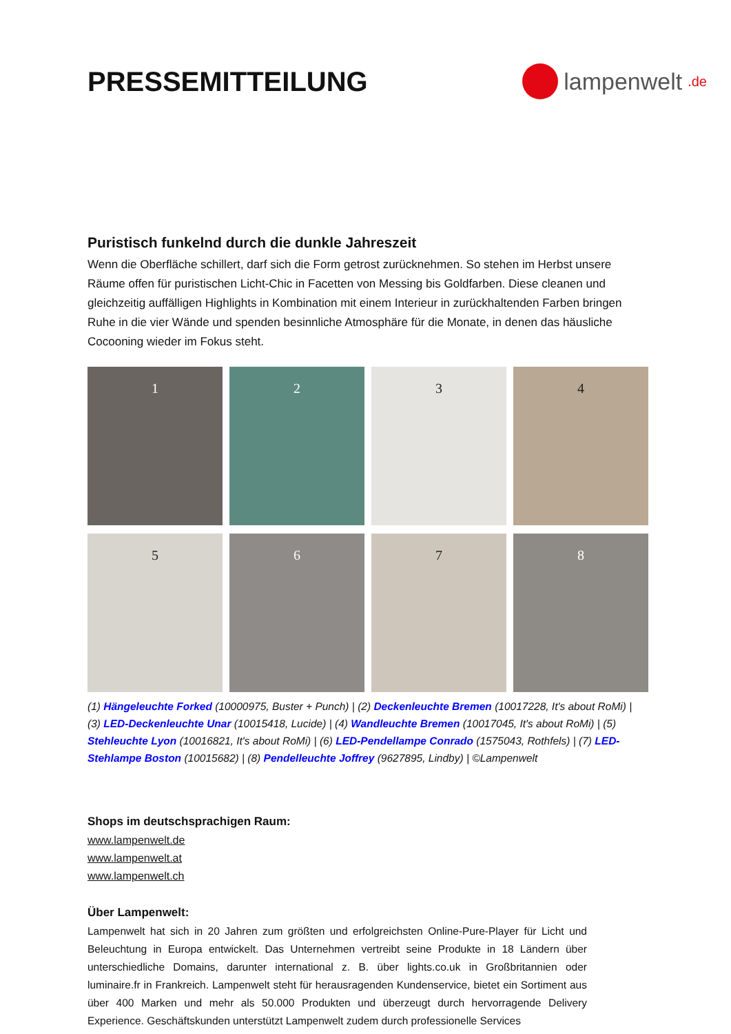PRESSEMITTEILUNG
lampenwelt.de
Puristisch funkelnd durch die dunkle Jahreszeit
Wenn die Oberfläche schillert, darf sich die Form getrost zurücknehmen. So stehen im Herbst unsere Räume offen für puristischen Licht-Chic in Facetten von Messing bis Goldfarben. Diese cleanen und gleichzeitig auffälligen Highlights in Kombination mit einem Interieur in zurückhaltenden Farben bringen Ruhe in die vier Wände und spenden besinnliche Atmosphäre für die Monate, in denen das häusliche Cocooning wieder im Fokus steht.
1
2
3
4
5
6
7
8
(1) Hängeleuchte Forked (10000975, Buster + Punch) | (2) Deckenleuchte Bremen (10017228, It's about RoMi) | (3) LED-Deckenleuchte Unar (10015418, Lucide) | (4) Wandleuchte Bremen (10017045, It's about RoMi) | (5) Stehleuchte Lyon (10016821, It's about RoMi) | (6) LED-Pendellampe Conrado (1575043, Rothfels) | (7) LED-Stehlampe Boston (10015682) | (8) Pendelleuchte Joffrey (9627895, Lindby) | ©Lampenwelt
Shops im deutschsprachigen Raum:
www.lampenwelt.de
www.lampenwelt.at
www.lampenwelt.ch
Über Lampenwelt:
Lampenwelt hat sich in 20 Jahren zum größten und erfolgreichsten Online-Pure-Player für Licht und Beleuchtung in Europa entwickelt. Das Unternehmen vertreibt seine Produkte in 18 Ländern über unterschiedliche Domains, darunter international z. B. über lights.co.uk in Großbritannien oder luminaire.fr in Frankreich. Lampenwelt steht für herausragenden Kundenservice, bietet ein Sortiment aus über 400 Marken und mehr als 50.000 Produkten und überzeugt durch hervorragende Delivery Experience. Geschäftskunden unterstützt Lampenwelt zudem durch professionelle Services